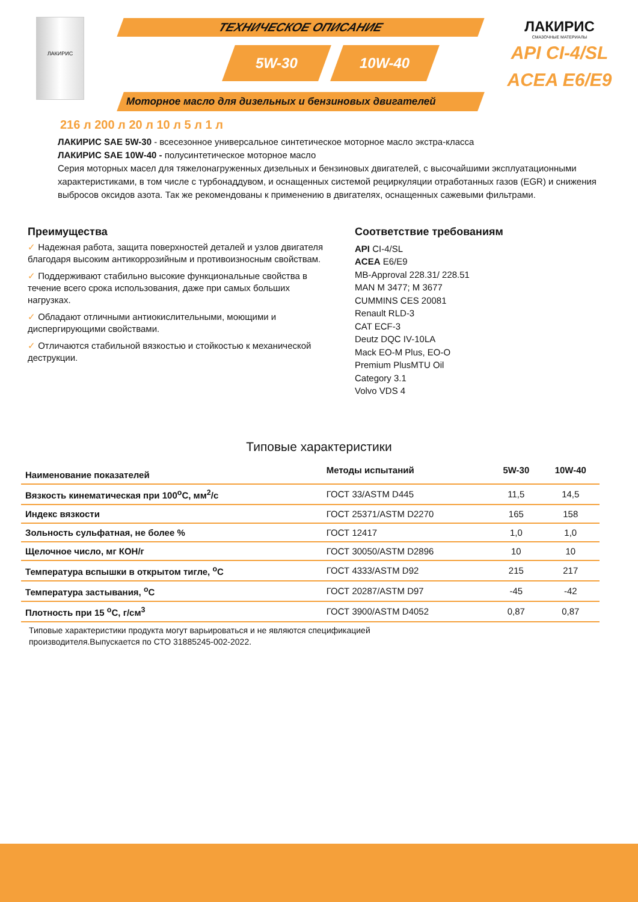ЛАКИРИС
ТЕХНИЧЕСКОЕ ОПИСАНИЕ
5W-30 10W-40
Моторное масло для дизельных и бензиновых двигателей
ЛАКИРИС
СМАЗОЧНЫЕ МАТЕРИАЛЫ
API CI-4/SL
ACEA E6/E9
216 л 200 л 20 л 10 л 5 л 1 л
ЛАКИРИС SAE 5W-30 - всесезонное универсальное синтетическое моторное масло экстра-класса
ЛАКИРИС SAE 10W-40 - полусинтетическое моторное масло
Серия моторных масел для тяжелонагруженных дизельных и бензиновых двигателей, с высочайшими эксплуатационными характеристиками, в том числе с турбонаддувом, и оснащенных системой рециркуляции отработанных газов (EGR) и снижения выбросов оксидов азота. Так же рекомендованы к применению в двигателях, оснащенных сажевыми фильтрами.
Преимущества
✓ Надежная работа, защита поверхностей деталей и узлов двигателя благодаря высоким антикоррозийным и противоизносным свойствам.
✓ Поддерживают стабильно высокие функциональные свойства в течение всего срока использования, даже при самых больших нагрузках.
✓ Обладают отличными антиокислительными, моющими и диспергирующими свойствами.
✓ Отличаются стабильной вязкостью и стойкостью к механической деструкции.
Соответствие требованиям
API CI-4/SL
ACEA E6/E9
MB-Approval 228.31/ 228.51
MAN M 3477; M 3677
CUMMINS CES 20081
Renault RLD-3
CAT ECF-3
Deutz DQC IV-10LA
Mack EO-M Plus, EO-O
Premium PlusMTU Oil
Category 3.1
Volvo VDS 4
Типовые характеристики
| Наименование показателей | Методы испытаний | 5W-30 | 10W-40 |
| --- | --- | --- | --- |
| Вязкость кинематическая при 100<sup>o</sup>С, мм<sup>2</sup>/с | ГОСТ 33/ASTM D445 | 11,5 | 14,5 |
| Индекс вязкости | ГОСТ 25371/ASTM D2270 | 165 | 158 |
| Зольность сульфатная, не более % | ГОСТ 12417 | 1,0 | 1,0 |
| Щелочное число, мг КОН/г | ГОСТ 30050/ASTM D2896 | 10 | 10 |
| Температура вспышки в открытом тигле, <sup>o</sup>С | ГОСТ 4333/ASTM D92 | 215 | 217 |
| Температура застывания, <sup>o</sup>С | ГОСТ 20287/ASTM D97 | -45 | -42 |
| Плотность при 15 <sup>o</sup>С, г/см<sup>3</sup> | ГОСТ 3900/ASTM D4052 | 0,87 | 0,87 |
Типовые характеристики продукта могут варьироваться и не являются спецификацией
производителя.Выпускается по СТО 31885245-002-2022.